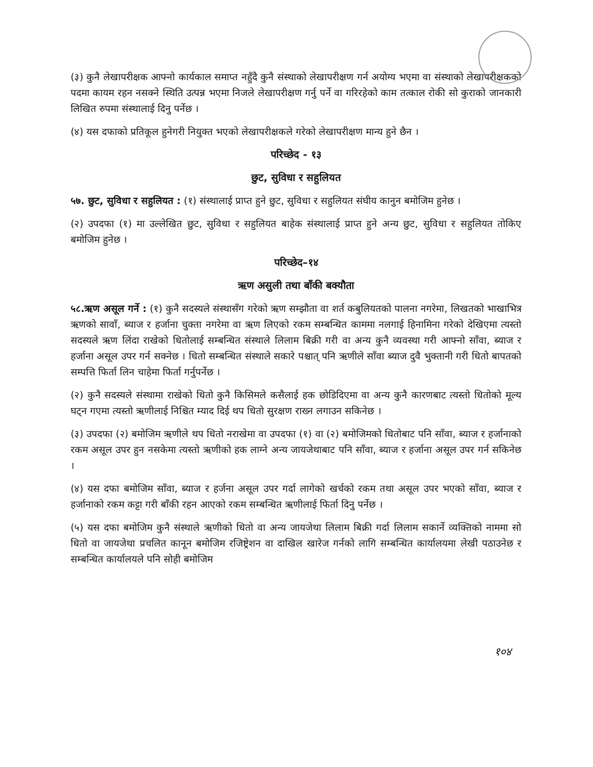(३) कुनै लेखापरीक्षक आफ्नो कार्यकाल समाप्त नहुँदै कुनै संस्थाको लेखापरीक्षण गर्न अयोग्य भएमा वा संस्थाको लेखापरीक्षकको पदमा कायम रहन नसक्ने स्थिति उत्पन्न भएमा निजले लेखापरीक्षण गर्नु पर्ने वा गरिरहेको काम तत्काल रोकी सो कुराको जानकारी लिखित रुपमा संस्थालाई दिनु पर्नेछ ।
(४) यस दफाको प्रतिकूल हुनेगरी नियुक्त भएको लेखापरीक्षकले गरेको लेखापरीक्षण मान्य हुने छैन ।
परिच्छेद - १३
छुट, सुविधा र सहुलियत
५७. छुट, सुविधा र सहुलियत : (१) संस्थालाई प्राप्त हुने छुट, सुविधा र सहुलियत संघीय कानुन बमोजिम हुनेछ ।
(२) उपदफा (१) मा उल्लेखित छुट, सुविधा र सहुलियत बाहेक संस्थालाई प्राप्त हुने अन्य छुट, सुविधा र सहुलियत तोकिए बमोजिम हुनेछ ।
परिच्छेद–१४
ऋण असुली तथा बाँकी बक्यौता
५८.ऋण असूल गर्ने : (१) कुनै सदस्यले संस्थासँग गरेको ऋण सम्झौता वा शर्त कबुलियतको पालना नगरेमा, लिखतको भाखाभित्र ऋणको सावाँ, ब्याज र हर्जाना चुक्ता नगरेमा वा ऋण लिएको रकम सम्बन्धित काममा नलगाई हिनामिना गरेको देखिएमा त्यस्तो सदस्यले ऋण लिंदा राखेको धितोलाई सम्बन्धित संस्थाले लिलाम बिक्री गरी वा अन्य कुनै व्यवस्था गरी आफ्नो साँवा, ब्याज र हर्जाना असूल उपर गर्न सक्नेछ । धितो सम्बन्धित संस्थाले सकारे पश्चात् पनि ऋणीले साँवा ब्याज दुवै भुक्तानी गरी धितो बापतको सम्पत्ति फिर्ता लिन चाहेमा फिर्ता गर्नुपर्नेछ ।
(२) कुनै सदस्यले संस्थामा राखेको धितो कुनै किसिमले कसैलाई हक छोडिदिएमा वा अन्य कुनै कारणबाट त्यस्तो धितोको मूल्य घट्न गएमा त्यस्तो ऋणीलाई निश्चित म्याद दिई थप धितो सुरक्षण राख्न लगाउन सकिनेछ ।
(३) उपदफा (२) बमोजिम ऋणीले थप धितो नराखेमा वा उपदफा (१) वा (२) बमोजिमको धितोबाट पनि साँवा, ब्याज र हर्जानाको रकम असूल उपर हुन नसकेमा त्यस्तो ऋणीको हक लाग्ने अन्य जायजेथाबाट पनि साँवा, ब्याज र हर्जाना असूल उपर गर्न सकिनेछ ।
(४) यस दफा बमोजिम साँवा, ब्याज र हर्जना असूल उपर गर्दा लागेको खर्चको रकम तथा असूल उपर भएको साँवा, ब्याज र हर्जानाको रकम कट्टा गरी बाँकी रहन आएको रकम सम्बन्धित ऋणीलाई फिर्ता दिनु पर्नेछ ।
(५) यस दफा बमोजिम कुनै संस्थाले ऋणीको धितो वा अन्य जायजेथा लिलाम बिक्री गर्दा लिलाम सकार्ने व्यक्तिको नाममा सो धितो वा जायजेथा प्रचलित कानून बमोजिम रजिष्ट्रेशन वा दाखिल खारेज गर्नको लागि सम्बन्धित कार्यालयमा लेखी पठाउनेछ र सम्बन्धित कार्यालयले पनि सोही बमोजिम
१०४